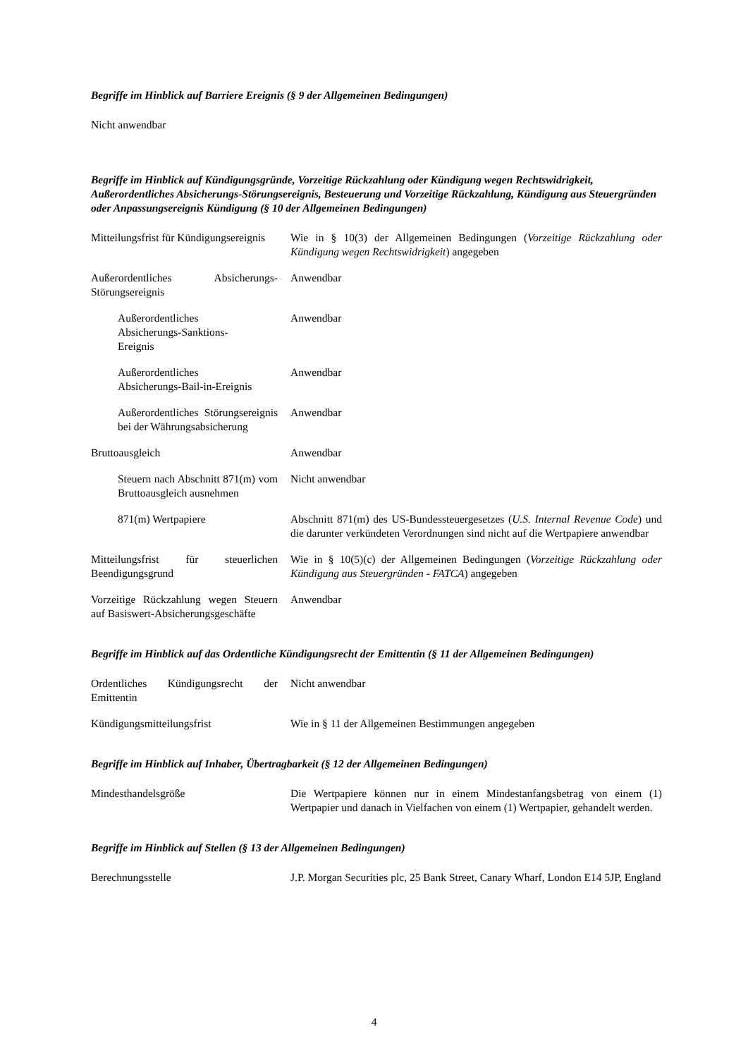Begriffe im Hinblick auf Barriere Ereignis (§ 9 der Allgemeinen Bedingungen)
Nicht anwendbar
Begriffe im Hinblick auf Kündigungsgründe, Vorzeitige Rückzahlung oder Kündigung wegen Rechtswidrigkeit, Außerordentliches Absicherungs-Störungsereignis, Besteuerung und Vorzeitige Rückzahlung, Kündigung aus Steuergründen oder Anpassungsereignis Kündigung (§ 10 der Allgemeinen Bedingungen)
| Mitteilungsfrist für Kündigungsereignis | Wie in § 10(3) der Allgemeinen Bedingungen ( Vorzeitige Rückzahlung oder Kündigung wegen Rechtswidrigkeit ) angegeben |
| Außerordentliches Absicherungs-Störungsereignis | Anwendbar |
| Außerordentliches Absicherungs-Sanktions- Ereignis | Anwendbar |
| Außerordentliches Absicherungs-Bail-in-Ereignis | Anwendbar |
| Außerordentliches Störungsereignis bei der Währungsabsicherung | Anwendbar |
| Bruttoausgleich | Anwendbar |
| Steuern nach Abschnitt 871(m) vom Bruttoausgleich ausnehmen | Nicht anwendbar |
| 871(m) Wertpapiere | Abschnitt 871(m) des US-Bundessteuergesetzes ( U.S. Internal Revenue Code ) und die darunter verkündeten Verordnungen sind nicht auf die Wertpapiere anwendbar |
| Mitteilungsfrist für steuerlichen Beendigungsgrund | Wie in § 10(5)(c) der Allgemeinen Bedingungen ( Vorzeitige Rückzahlung oder Kündigung aus Steuergründen - FATCA ) angegeben |
| Vorzeitige Rückzahlung wegen Steuern auf Basiswert-Absicherungsgeschäfte | Anwendbar |
Begriffe im Hinblick auf das Ordentliche Kündigungsrecht der Emittentin (§ 11 der Allgemeinen Bedingungen)
| Ordentliches Kündigungsrecht der Emittentin | Nicht anwendbar |
| Kündigungsmitteilungsfrist | Wie in § 11 der Allgemeinen Bestimmungen angegeben |
Begriffe im Hinblick auf Inhaber, Übertragbarkeit (§ 12 der Allgemeinen Bedingungen)
| Mindesthandelsgröße | Die Wertpapiere können nur in einem Mindestanfangsbetrag von einem (1) Wertpapier und danach in Vielfachen von einem (1) Wertpapier, gehandelt werden. |
Begriffe im Hinblick auf Stellen (§ 13 der Allgemeinen Bedingungen)
| Berechnungsstelle | J.P. Morgan Securities plc, 25 Bank Street, Canary Wharf, London E14 5JP, England |
4